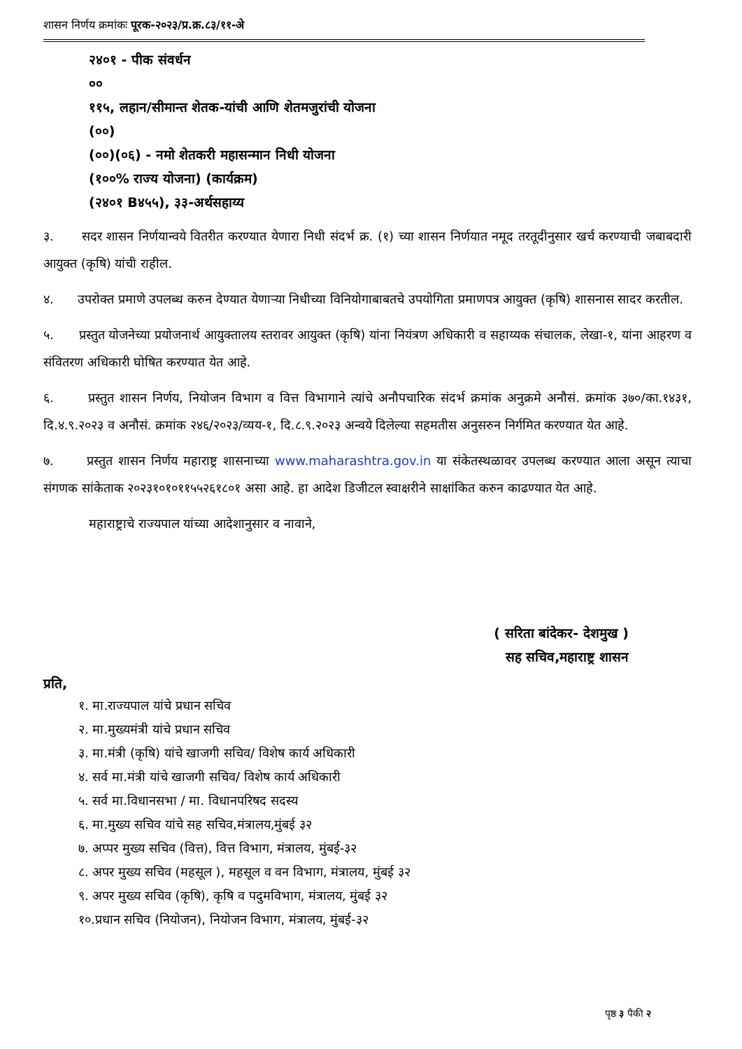शासन निर्णय क्रमांकः पूरक-२०२३/प्र.क्र.८३/११-अे
२४०१ - पीक संवर्धन
००
११५, लहान/सीमान्त शेतक-यांची आणि शेतमजुरांची योजना
(००)
(००)(०६) - नमो शेतकरी महासन्मान निधी योजना
(१००% राज्य योजना) (कार्यक्रम)
(२४०१ B४५५), ३३-अर्थसहाय्य
३. सदर शासन निर्णयान्वये वितरीत करण्यात येणारा निधी संदर्भ क्र. (१) च्या शासन निर्णयात नमूद तरतूदीनुसार खर्च करण्याची जबाबदारी आयुक्त (कृषि) यांची राहील.
४. उपरोक्त प्रमाणे उपलब्ध करुन देण्यात येणाऱ्या निधीच्या विनियोगाबाबतचे उपयोगिता प्रमाणपत्र आयुक्त (कृषि) शासनास सादर करतील.
५. प्रस्तुत योजनेच्या प्रयोजनार्थ आयुक्तालय स्तरावर आयुक्त (कृषि) यांना नियंत्रण अधिकारी व सहाय्यक संचालक, लेखा-१, यांना आहरण व संवितरण अधिकारी घोषित करण्यात येत आहे.
६. प्रस्तुत शासन निर्णय, नियोजन विभाग व वित्त विभागाने त्यांचे अनौपचारिक संदर्भ क्रमांक अनुक्रमे अनौसं. क्रमांक ३७०/का.१४३१, दि.४.९.२०२३ व अनौसं. क्रमांक २४६/२०२३/व्यय-१, दि.८.९.२०२३ अन्वये दिलेल्या सहमतीस अनुसरुन निर्गमित करण्यात येत आहे.
७. प्रस्तुत शासन निर्णय महाराष्ट्र शासनाच्या www.maharashtra.gov.in या संकेतस्थळावर उपलब्ध करण्यात आला असून त्याचा संगणक सांकेताक २०२३१०१०११५५२६१८०१ असा आहे. हा आदेश डिजीटल स्वाक्षरीने साक्षांकित करुन काढण्यात येत आहे.
महाराष्ट्राचे राज्यपाल यांच्या आदेशानुसार व नावाने,
( सरिता बांदेकर- देशमुख )
सह सचिव,महाराष्ट्र शासन
प्रति,
१. मा.राज्यपाल यांचे प्रधान सचिव
२. मा.मुख्यमंत्री यांचे प्रधान सचिव
३. मा.मंत्री (कृषि) यांचे खाजगी सचिव/ विशेष कार्य अधिकारी
४. सर्व मा.मंत्री यांचे खाजगी सचिव/ विशेष कार्य अधिकारी
५. सर्व मा.विधानसभा / मा. विधानपरिषद सदस्य
६. मा.मुख्य सचिव यांचे सह सचिव,मंत्रालय,मुंबई ३२
७. अप्पर मुख्य सचिव (वित्त), वित्त विभाग, मंत्रालय, मुंबई-३२
८. अपर मुख्य सचिव (महसूल ), महसूल व वन विभाग, मंत्रालय, मुंबई ३२
९. अपर मुख्य सचिव (कृषि), कृषि व पदुमविभाग, मंत्रालय, मुंबई ३२
१०.प्रधान सचिव (नियोजन), नियोजन विभाग, मंत्रालय, मुंबई-३२
पृष्ठ ३ पैकी २